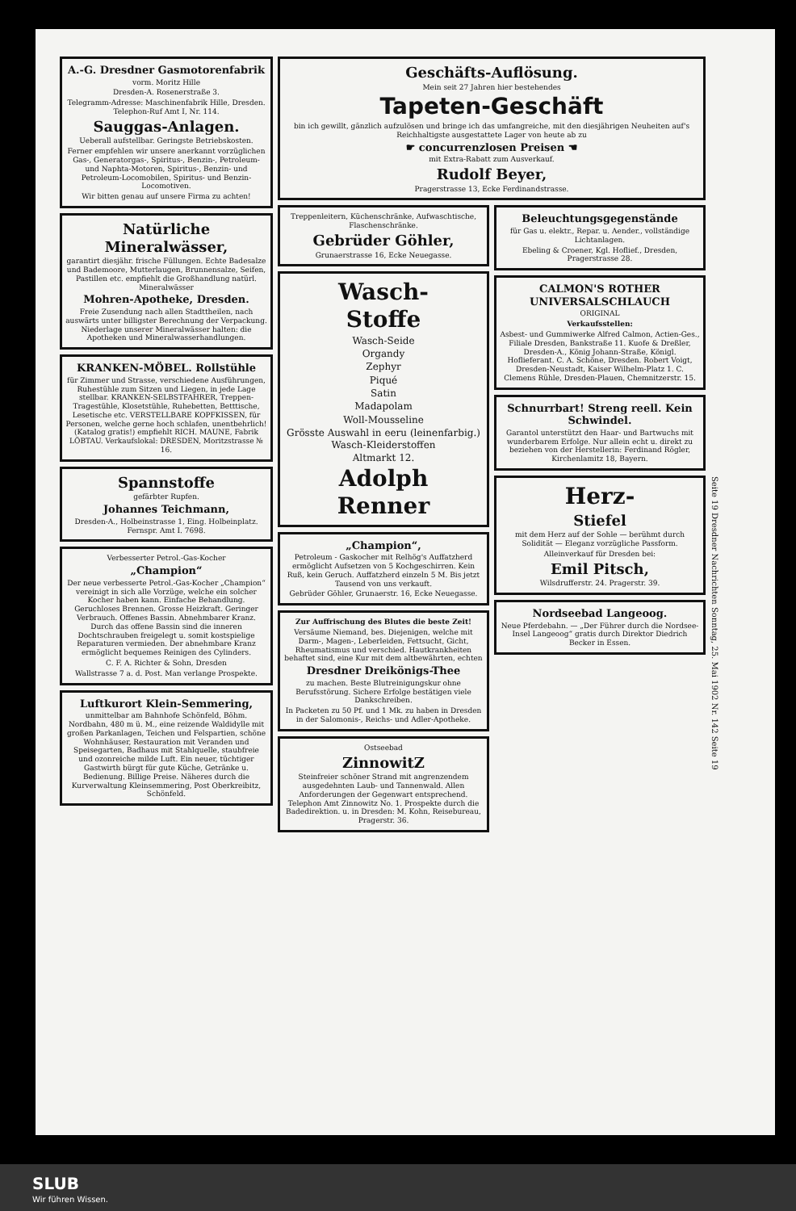A.-G. Dresdner Gasmotorenfabrik
vorm. Moritz Hille
Dresden-A. Rosenerstraße 3.
Telegramm-Adresse: Maschinenfabrik Hille, Dresden. Telephon-Ruf Amt I, Nr. 114.
Sauggas-Anlagen.
Ueberall aufstellbar. Geringste Betriebskosten.
Ferner empfehlen wir unsere anerkannt vorzüglichen Gas-, Generatorgas-, Spiritus-, Benzin-, Petroleum- und Naphta-Motoren, Spiritus-, Benzin- und Petroleum-Locomobilen, Spiritus- und Benzin-Locomotiven.
Wir bitten genau auf unsere Firma zu achten!
Natürliche Mineralwässer,
garantirt diesjähr. frische Füllungen. Echte Badesalze und Bademoore, Mutterlaugen, Brunnensalze, Seifen, Pastillen etc. empfiehlt die Großhandlung natürl. Mineralwässer
Mohren-Apotheke, Dresden.
Freie Zusendung nach allen Stadttheilen, nach auswärts unter billigster Berechnung der Verpackung. Niederlage unserer Mineralwässer halten: die Apotheken und Mineralwasserhandlungen.
KRANKEN-MÖBEL. Rollstühle
für Zimmer und Strasse, verschiedene Ausführungen, Ruhestühle zum Sitzen und Liegen, in jede Lage stellbar. KRANKEN-SELBSTFAHRER, Treppen-Tragestühle, Klosetstühle, Ruhebetten, Betttische, Lesetische etc. VERSTELLBARE KOPFKISSEN, für Personen, welche gerne hoch schlafen, unentbehrlich! (Katalog gratis!) empfiehlt RICH. MAUNE, Fabrik LÖBTAU. Verkaufslokal: DRESDEN, Moritzstrasse № 16.
Spannstoffe
gefärbter Rupfen.
Johannes Teichmann,
Dresden-A., Holbeinstrasse 1, Eing. Holbeinplatz. Fernspr. Amt I. 7698.
Verbesserter Petrol.-Gas-Kocher
„Champion“
Der neue verbesserte Petrol.-Gas-Kocher „Champion“ vereinigt in sich alle Vorzüge, welche ein solcher Kocher haben kann. Einfache Behandlung. Geruchloses Brennen. Grosse Heizkraft. Geringer Verbrauch. Offenes Bassin. Abnehmbarer Kranz. Durch das offene Bassin sind die inneren Dochtschrauben freigelegt u. somit kostspielige Reparaturen vermieden. Der abnehmbare Kranz ermöglicht bequemes Reinigen des Cylinders.
C. F. A. Richter & Sohn, Dresden
Wallstrasse 7 a. d. Post. Man verlange Prospekte.
Luftkurort Klein-Semmering,
unmittelbar am Bahnhofe Schönfeld, Böhm. Nordbahn, 480 m ü. M., eine reizende Waldidylle mit großen Parkanlagen, Teichen und Felspartien, schöne Wohnhäuser, Restauration mit Veranden und Speisegarten, Badhaus mit Stahlquelle, staubfreie und ozonreiche milde Luft. Ein neuer, tüchtiger Gastwirth bürgt für gute Küche, Getränke u. Bedienung. Billige Preise. Näheres durch die Kurverwaltung Kleinsemmering, Post Oberkreibitz, Schönfeld.
Geschäfts-Auflösung.
Mein seit 27 Jahren hier bestehendes
Tapeten-Geschäft
bin ich gewillt, gänzlich aufzulösen und bringe ich das umfangreiche, mit den diesjährigen Neuheiten auf's Reichhaltigste ausgestattete Lager von heute ab zu
☛ concurrenzlosen Preisen ☚
mit Extra-Rabatt zum Ausverkauf.
Rudolf Beyer,
Pragerstrasse 13, Ecke Ferdinandstrasse.
Treppenleitern, Küchenschränke, Aufwaschtische, Flaschenschränke.
Gebrüder Göhler,
Grunaerstrasse 16, Ecke Neuegasse.
Wasch-
Stoffe
Wasch-Seide
Organdy
Zephyr
Piqué
Satin
Madapolam
Woll-Mousseline
Grösste Auswahl in eeru (leinenfarbig.) Wasch-Kleiderstoffen
Altmarkt 12.
Adolph
Renner
„Champion“,
Petroleum - Gaskocher mit Relhög's Auffatzherd ermöglicht Aufsetzen von 5 Kochgeschirren. Kein Ruß, kein Geruch. Auffatzherd einzeln 5 M. Bis jetzt Tausend von uns verkauft.
Gebrüder Göhler, Grunaerstr. 16, Ecke Neuegasse.
Zur Auffrischung des Blutes die beste Zeit!
Versäume Niemand, bes. Diejenigen, welche mit Darm-, Magen-, Leberleiden, Fettsucht, Gicht, Rheumatismus und verschied. Hautkrankheiten behaftet sind, eine Kur mit dem altbewährten, echten
Dresdner Dreikönigs-Thee
zu machen. Beste Blutreinigungskur ohne Berufsstörung. Sichere Erfolge bestätigen viele Dankschreiben.
In Packeten zu 50 Pf. und 1 Mk. zu haben in Dresden in der Salomonis-, Reichs- und Adler-Apotheke.
Ostseebad
ZinnowitZ
Steinfreier schöner Strand mit angrenzendem ausgedehnten Laub- und Tannenwald. Allen Anforderungen der Gegenwart entsprechend. Telephon Amt Zinnowitz No. 1. Prospekte durch die Badedirektion. u. in Dresden: M. Kohn, Reisebureau, Pragerstr. 36.
Beleuchtungsgegenstände
für Gas u. elektr., Repar. u. Aender., vollständige Lichtanlagen.
Ebeling & Croener, Kgl. Hoflief., Dresden, Pragerstrasse 28.
CALMON'S ROTHER UNIVERSALSCHLAUCH
ORIGINAL
Verkaufsstellen:
Asbest- und Gummiwerke Alfred Calmon, Actien-Ges., Filiale Dresden, Bankstraße 11. Kuofe & Dreßler, Dresden-A., König Johann-Straße, Königl. Hoflieferant. C. A. Schöne, Dresden. Robert Voigt, Dresden-Neustadt, Kaiser Wilhelm-Platz 1. C. Clemens Rühle, Dresden-Plauen, Chemnitzerstr. 15.
Schnurrbart! Streng reell. Kein Schwindel.
Garantol unterstützt den Haar- und Bartwuchs mit wunderbarem Erfolge. Nur allein echt u. direkt zu beziehen von der Herstellerin: Ferdinand Rögler, Kirchenlamitz 18, Bayern.
Herz-
Stiefel
mit dem Herz auf der Sohle — berühmt durch Solidität — Eleganz vorzügliche Passform.
Alleinverkauf für Dresden bei:
Emil Pitsch,
Wilsdrufferstr. 24. Pragerstr. 39.
Nordseebad Langeoog.
Neue Pferdebahn. — „Der Führer durch die Nordsee-Insel Langeoog“ gratis durch Direktor Diedrich Becker in Essen.
Seite 19 Dresdner Nachrichten Sonntag, 25. Mai 1902 Nr. 142 Seite 19
SLUB
Wir führen Wissen.